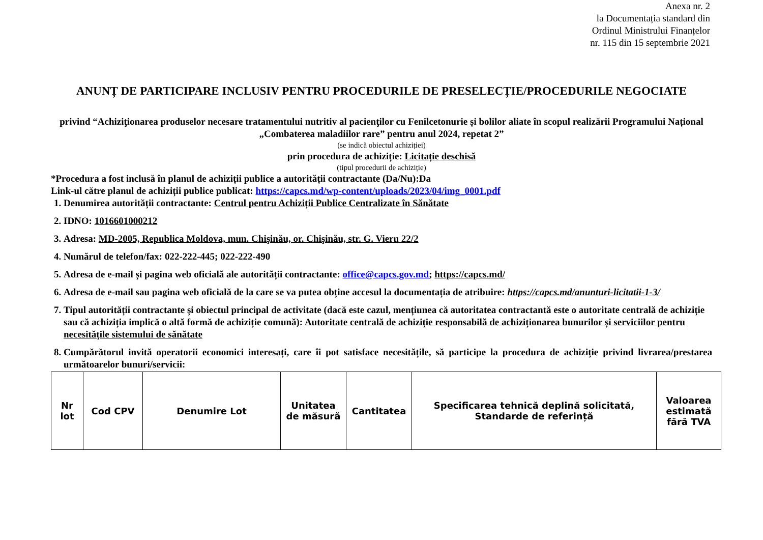Anexa nr. 2
la Documentația standard din
Ordinul Ministrului Finanțelor
nr. 115 din 15 septembrie 2021
ANUNȚ DE PARTICIPARE INCLUSIV PENTRU PROCEDURILE DE PRESELECȚIE/PROCEDURILE NEGOCIATE
privind “Achiziţionarea produselor necesare tratamentului nutritiv al pacienţilor cu Fenilcetonurie și bolilor aliate în scopul realizării Programului Național „Combaterea maladiilor rare” pentru anul 2024, repetat 2”
(se indică obiectul achiziției)
prin procedura de achiziție: Licitație deschisă
(tipul procedurii de achiziție)
*Procedura a fost inclusă în planul de achiziții publice a autorității contractante (Da/Nu):Da
Link-ul către planul de achiziții publice publicat: https://capcs.md/wp-content/uploads/2023/04/img_0001.pdf
1. Denumirea autorității contractante: Centrul pentru Achiziții Publice Centralizate în Sănătate
2. IDNO: 1016601000212
3. Adresa: MD-2005, Republica Moldova, mun. Chişinău, or. Chişinău, str. G. Vieru 22/2
4. Numărul de telefon/fax: 022-222-445; 022-222-490
5. Adresa de e-mail și pagina web oficială ale autorității contractante: office@capcs.gov.md; https://capcs.md/
6. Adresa de e-mail sau pagina web oficială de la care se va putea obține accesul la documentația de atribuire: https://capcs.md/anunturi-licitatii-1-3/
7. Tipul autorității contractante și obiectul principal de activitate (dacă este cazul, mențiunea că autoritatea contractantă este o autoritate centrală de achiziție sau că achiziția implică o altă formă de achiziție comună): Autoritate centrală de achiziție responsabilă de achiziționarea bunurilor și serviciilor pentru necesitățile sistemului de sănătate
8. Cumpărătorul invită operatorii economici interesați, care îi pot satisface necesitățile, să participe la procedura de achiziție privind livrarea/prestarea următoarelor bunuri/servicii:
| Nr lot | Cod CPV | Denumire Lot | Unitatea de măsură | Cantitatea | Specificarea tehnică deplină solicitată, Standarde de referință | Valoarea estimată fără TVA |
| --- | --- | --- | --- | --- | --- | --- |